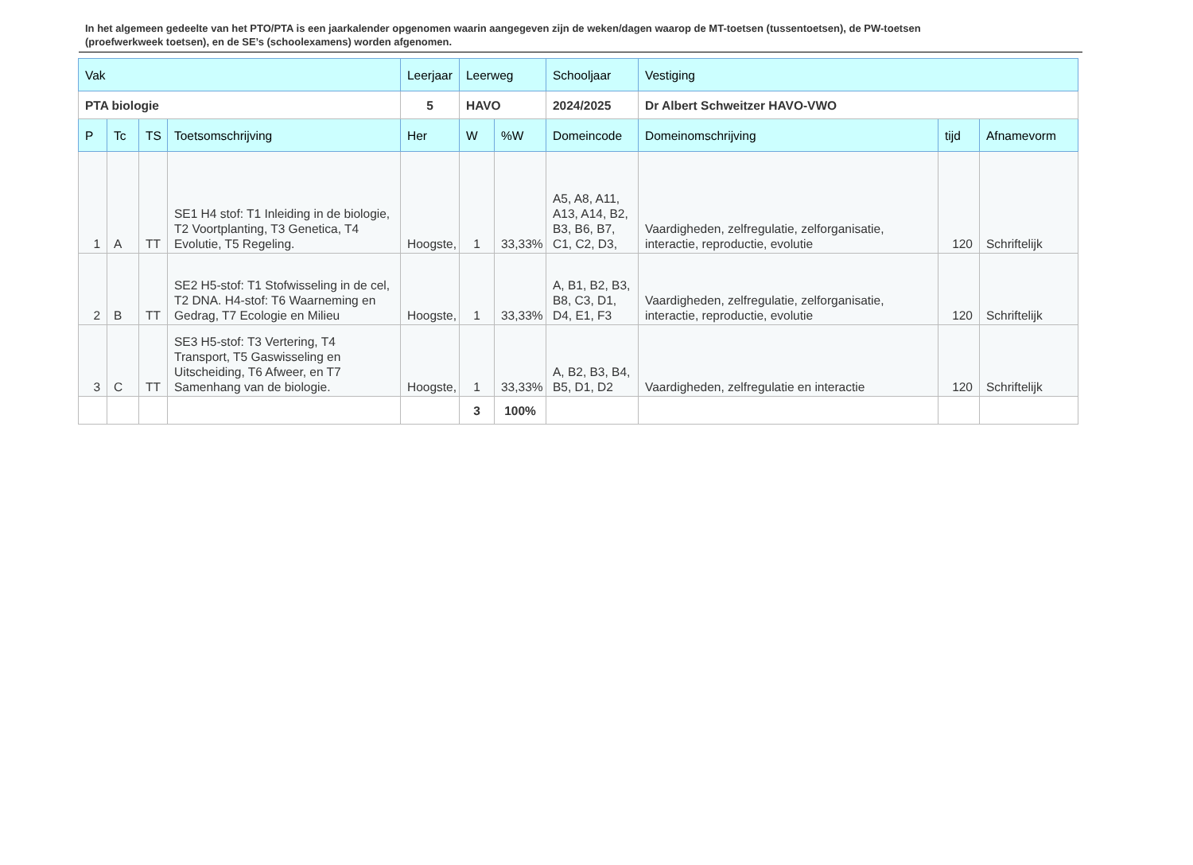In het algemeen gedeelte van het PTO/PTA is een jaarkalender opgenomen waarin aangegeven zijn de weken/dagen waarop de MT-toetsen (tussentoetsen), de PW-toetsen (proefwerkweek toetsen), en de SE’s (schoolexamens) worden afgenomen.
| Vak | | | | Leerjaar | Leerweg | | Schooljaar | Vestiging | | |
| --- | --- | --- | --- | --- | --- | --- | --- | --- | --- | --- |
| PTA biologie | | | | 5 | HAVO | | 2024/2025 | Dr Albert Schweitzer HAVO-VWO | | |
| P | Tc | TS | Toetsomschrijving | Her | W | %W | Domeincode | Domeinomschrijving | tijd | Afnamevorm |
| 1 | A | TT | SE1 H4 stof: T1 Inleiding in de biologie, T2 Voortplanting, T3 Genetica, T4 Evolutie, T5 Regeling. | Hoogste, | 1 | 33,33% | A5, A8, A11, A13, A14, B2, B3, B6, B7, C1, C2, D3, | Vaardigheden, zelfregulatie, zelforganisatie, interactie, reproductie, evolutie | 120 | Schriftelijk |
| 2 | B | TT | SE2 H5-stof: T1 Stofwisseling in de cel, T2 DNA. H4-stof: T6 Waarneming en Gedrag, T7 Ecologie en Milieu | Hoogste, | 1 | 33,33% | A, B1, B2, B3, B8, C3, D1, D4, E1, F3 | Vaardigheden, zelfregulatie, zelforganisatie, interactie, reproductie, evolutie | 120 | Schriftelijk |
| 3 | C | TT | SE3 H5-stof: T3 Vertering, T4 Transport, T5 Gaswisseling en Uitscheiding, T6 Afweer, en T7 Samenhang van de biologie. | Hoogste, | 1 | 33,33% | A, B2, B3, B4, B5, D1, D2 | Vaardigheden, zelfregulatie en interactie | 120 | Schriftelijk |
| | | | | | 3 | 100% | | | | |